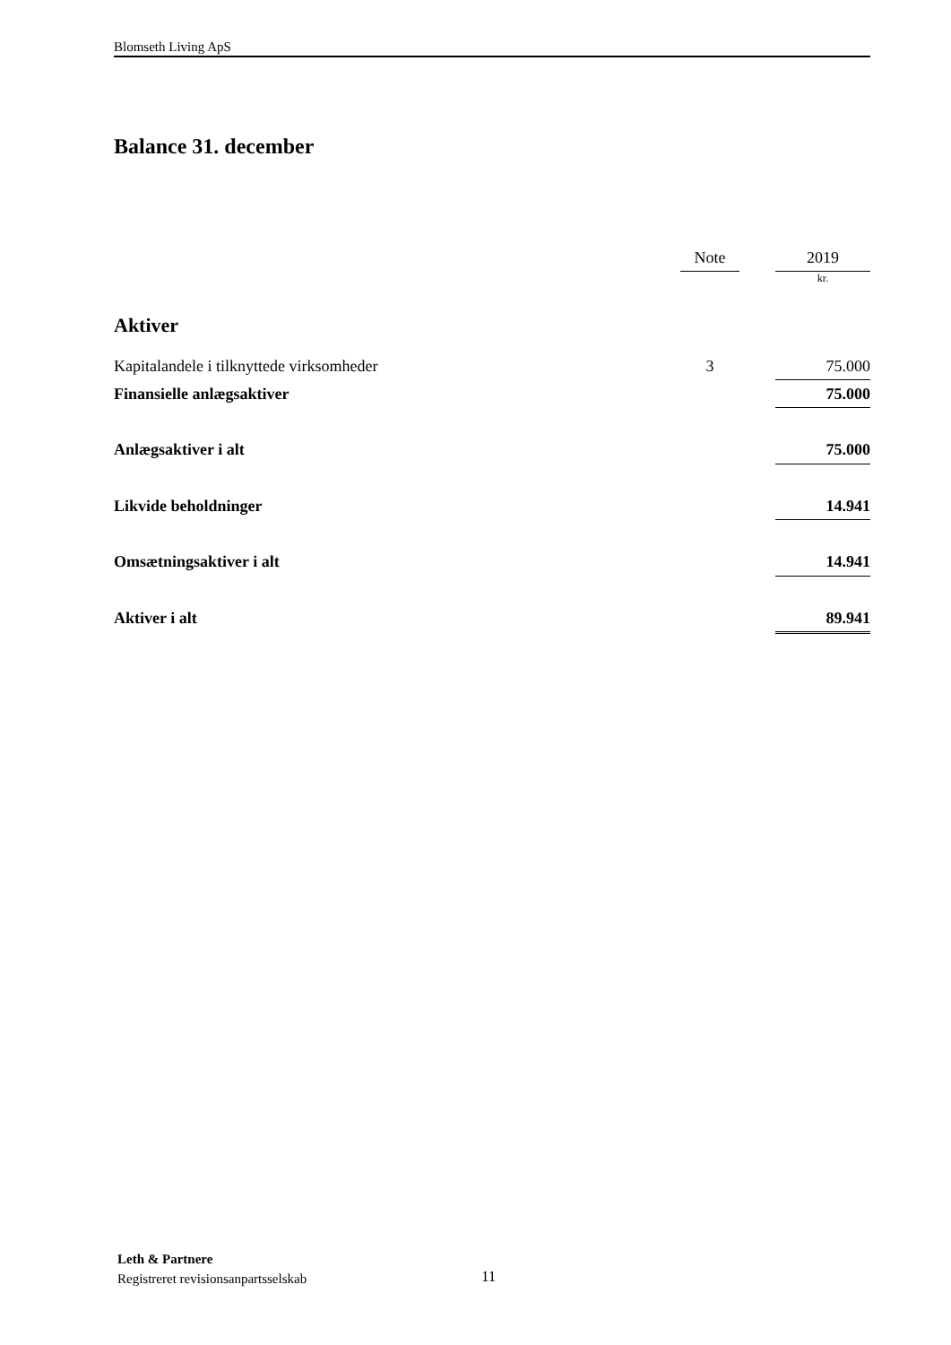Blomseth Living ApS
Balance 31. december
| | Note | | 2019 |
| | | | kr. |
| Aktiver | | | |
| Kapitalandele i tilknyttede virksomheder | 3 | | 75.000 |
| Finansielle anlægsaktiver | | | 75.000 |
| Anlægsaktiver i alt | | | 75.000 |
| Likvide beholdninger | | | 14.941 |
| Omsætningsaktiver i alt | | | 14.941 |
| Aktiver i alt | | | 89.941 |
Leth & Partnere
Registreret revisionsanpartsselskab
11